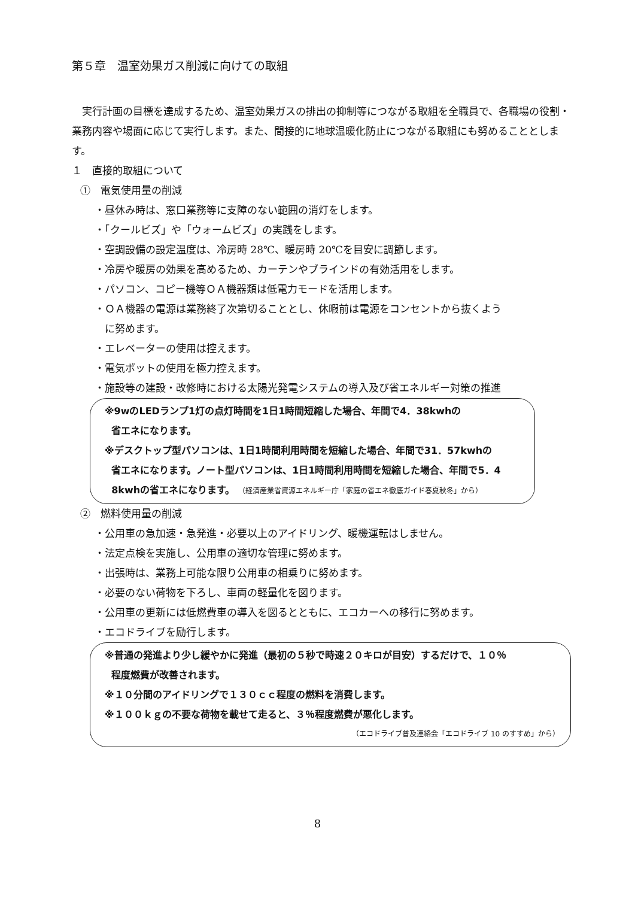第５章　温室効果ガス削減に向けての取組
実行計画の目標を達成するため、温室効果ガスの排出の抑制等につながる取組を全職員で、各職場の役割・業務内容や場面に応じて実行します。また、間接的に地球温暖化防止につながる取組にも努めることとします。
１　直接的取組について
①　電気使用量の削減
・昼休み時は、窓口業務等に支障のない範囲の消灯をします。
・「クールビズ」や「ウォームビズ」の実践をします。
・空調設備の設定温度は、冷房時 28℃、暖房時 20℃を目安に調節します。
・冷房や暖房の効果を高めるため、カーテンやブラインドの有効活用をします。
・パソコン、コピー機等ＯＡ機器類は低電力モードを活用します。
・ＯＡ機器の電源は業務終了次第切ることとし、休暇前は電源をコンセントから抜くよう
に努めます。
・エレベーターの使用は控えます。
・電気ポットの使用を極力控えます。
・施設等の建設・改修時における太陽光発電システムの導入及び省エネルギー対策の推進
※9wのLEDランプ1灯の点灯時間を1日1時間短縮した場合、年間で4．38kwhの
省エネになります。
※デスクトップ型パソコンは、1日1時間利用時間を短縮した場合、年間で31．57kwhの
省エネになります。ノート型パソコンは、1日1時間利用時間を短縮した場合、年間で5．4
8kwhの省エネになります。 （経済産業省資源エネルギー庁「家庭の省エネ徹底ガイド春夏秋冬」から）
②　燃料使用量の削減
・公用車の急加速・急発進・必要以上のアイドリング、暖機運転はしません。
・法定点検を実施し、公用車の適切な管理に努めます。
・出張時は、業務上可能な限り公用車の相乗りに努めます。
・必要のない荷物を下ろし、車両の軽量化を図ります。
・公用車の更新には低燃費車の導入を図るとともに、エコカーへの移行に努めます。
・エコドライブを励行します。
※普通の発進より少し緩やかに発進（最初の５秒で時速２０キロが目安）するだけで、１０％
程度燃費が改善されます。
※１０分間のアイドリングで１３０ｃｃ程度の燃料を消費します。
※１００ｋｇの不要な荷物を載せて走ると、３％程度燃費が悪化します。
（エコドライブ普及連絡会「エコドライブ 10 のすすめ」から）
8